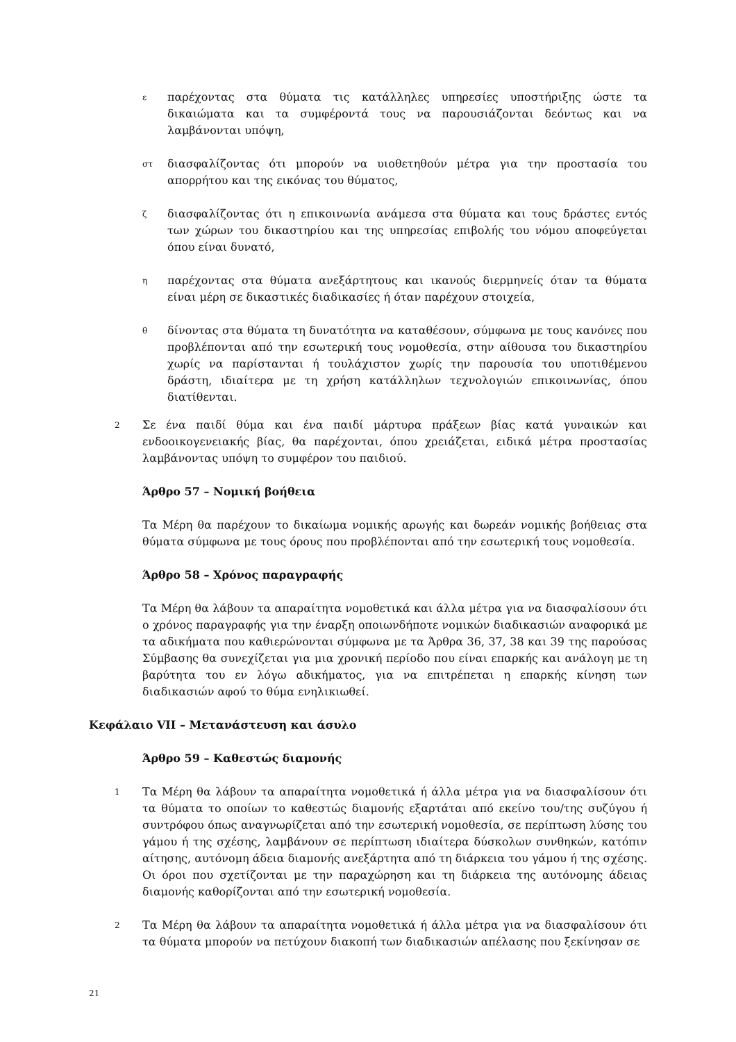ε
παρέχοντας στα θύματα τις κατάλληλες υπηρεσίες υποστήριξης ώστε τα δικαιώματα και τα συμφέροντά τους να παρουσιάζονται δεόντως και να λαμβάνονται υπόψη,
στ
διασφαλίζοντας ότι μπορούν να υιοθετηθούν μέτρα για την προστασία του απορρήτου και της εικόνας του θύματος,
ζ
διασφαλίζοντας ότι η επικοινωνία ανάμεσα στα θύματα και τους δράστες εντός των χώρων του δικαστηρίου και της υπηρεσίας επιβολής του νόμου αποφεύγεται όπου είναι δυνατό,
η
παρέχοντας στα θύματα ανεξάρτητους και ικανούς διερμηνείς όταν τα θύματα είναι μέρη σε δικαστικές διαδικασίες ή όταν παρέχουν στοιχεία,
θ
δίνοντας στα θύματα τη δυνατότητα να καταθέσουν, σύμφωνα με τους κανόνες που προβλέπονται από την εσωτερική τους νομοθεσία, στην αίθουσα του δικαστηρίου χωρίς να παρίστανται ή τουλάχιστον χωρίς την παρουσία του υποτιθέμενου δράστη, ιδιαίτερα με τη χρήση κατάλληλων τεχνολογιών επικοινωνίας, όπου διατίθενται.
2
Σε ένα παιδί θύμα και ένα παιδί μάρτυρα πράξεων βίας κατά γυναικών και ενδοοικογενειακής βίας, θα παρέχονται, όπου χρειάζεται, ειδικά μέτρα προστασίας λαμβάνοντας υπόψη το συμφέρον του παιδιού.
Άρθρο 57 – Νομική βοήθεια
Τα Μέρη θα παρέχουν το δικαίωμα νομικής αρωγής και δωρεάν νομικής βοήθειας στα θύματα σύμφωνα με τους όρους που προβλέπονται από την εσωτερική τους νομοθεσία.
Άρθρο 58 – Χρόνος παραγραφής
Τα Μέρη θα λάβουν τα απαραίτητα νομοθετικά και άλλα μέτρα για να διασφαλίσουν ότι ο χρόνος παραγραφής για την έναρξη οποιωνδήποτε νομικών διαδικασιών αναφορικά με τα αδικήματα που καθιερώνονται σύμφωνα με τα Άρθρα 36, 37, 38 και 39 της παρούσας Σύμβασης θα συνεχίζεται για μια χρονική περίοδο που είναι επαρκής και ανάλογη με τη βαρύτητα του εν λόγω αδικήματος, για να επιτρέπεται η επαρκής κίνηση των διαδικασιών αφού το θύμα ενηλικιωθεί.
Κεφάλαιο VII – Μετανάστευση και άσυλο
Άρθρο 59 – Καθεστώς διαμονής
1
Τα Μέρη θα λάβουν τα απαραίτητα νομοθετικά ή άλλα μέτρα για να διασφαλίσουν ότι τα θύματα το οποίων το καθεστώς διαμονής εξαρτάται από εκείνο του/της συζύγου ή συντρόφου όπως αναγνωρίζεται από την εσωτερική νομοθεσία, σε περίπτωση λύσης του γάμου ή της σχέσης, λαμβάνουν σε περίπτωση ιδιαίτερα δύσκολων συνθηκών, κατόπιν αίτησης, αυτόνομη άδεια διαμονής ανεξάρτητα από τη διάρκεια του γάμου ή της σχέσης. Οι όροι που σχετίζονται με την παραχώρηση και τη διάρκεια της αυτόνομης άδειας διαμονής καθορίζονται από την εσωτερική νομοθεσία.
2
Τα Μέρη θα λάβουν τα απαραίτητα νομοθετικά ή άλλα μέτρα για να διασφαλίσουν ότι τα θύματα μπορούν να πετύχουν διακοπή των διαδικασιών απέλασης που ξεκίνησαν σε
21